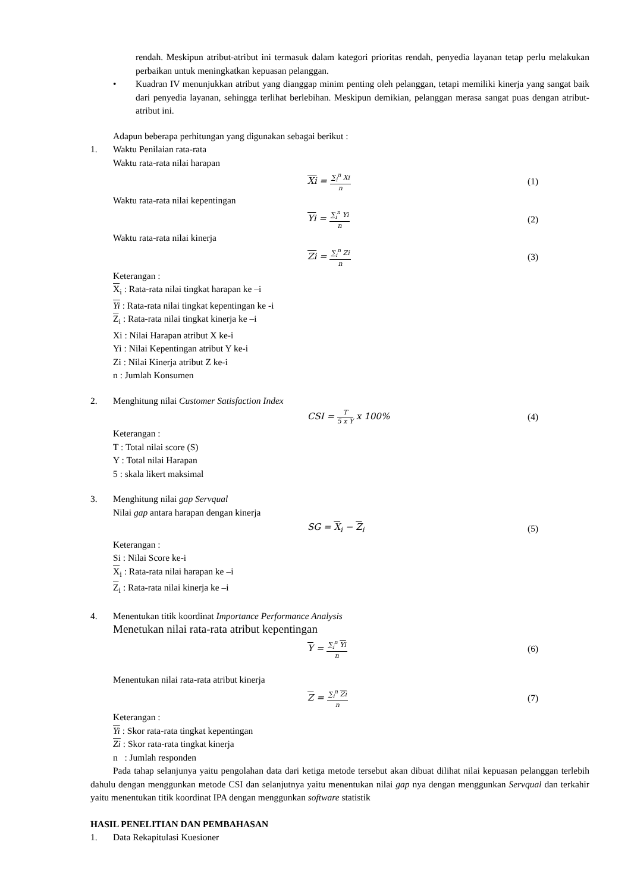rendah. Meskipun atribut-atribut ini termasuk dalam kategori prioritas rendah, penyedia layanan tetap perlu melakukan perbaikan untuk meningkatkan kepuasan pelanggan.
• Kuadran IV menunjukkan atribut yang dianggap minim penting oleh pelanggan, tetapi memiliki kinerja yang sangat baik dari penyedia layanan, sehingga terlihat berlebihan. Meskipun demikian, pelanggan merasa sangat puas dengan atribut-atribut ini.
Adapun beberapa perhitungan yang digunakan sebagai berikut :
1. Waktu Penilaian rata-rata
Waktu rata-rata nilai harapan
Xi =
∑<sub>i</sub><sup>n</sup> Xi
n
(1)
Waktu rata-rata nilai kepentingan
Yi =
∑<sub>i</sub><sup>n</sup> Yi
n
(2)
Waktu rata-rata nilai kinerja
Zi =
∑<sub>i</sub><sup>n</sup> Zi
n
(3)
Keterangan :
X<sub>i</sub> : Rata-rata nilai tingkat harapan ke –i
Yi : Rata-rata nilai tingkat kepentingan ke -i
Z<sub>i</sub> : Rata-rata nilai tingkat kinerja ke –i
Xi : Nilai Harapan atribut X ke-i
Yi : Nilai Kepentingan atribut Y ke-i
Zi : Nilai Kinerja atribut Z ke-i
n : Jumlah Konsumen
2. Menghitung nilai Customer Satisfaction Index
CSI =
T
5 x Y
x 100%
(4)
Keterangan :
T : Total nilai score (S)
Y : Total nilai Harapan
5 : skala likert maksimal
3. Menghitung nilai gap Servqual
Nilai gap antara harapan dengan kinerja
SG = X<sub>i</sub> − Z<sub>i</sub> (5)
Keterangan :
Si : Nilai Score ke-i
X<sub>i</sub> : Rata-rata nilai harapan ke –i
Z<sub>i</sub> : Rata-rata nilai kinerja ke –i
4. Menentukan titik koordinat Importance Performance Analysis
Menetukan nilai rata-rata atribut kepentingan
Y =
∑<sub>i</sub><sup>n</sup> Yi
n
(6)
Menentukan nilai rata-rata atribut kinerja
Z =
∑<sub>i</sub><sup>n</sup> Zi
n
(7)
Keterangan :
Yi : Skor rata-rata tingkat kepentingan
Zi : Skor rata-rata tingkat kinerja
n : Jumlah responden
Pada tahap selanjunya yaitu pengolahan data dari ketiga metode tersebut akan dibuat dilihat nilai kepuasan pelanggan terlebih dahulu dengan menggunkan metode CSI dan selanjutnya yaitu menentukan nilai gap nya dengan menggunkan Servqual dan terkahir yaitu menentukan titik koordinat IPA dengan menggunkan software statistik
HASIL PENELITIAN DAN PEMBAHASAN
1. Data Rekapitulasi Kuesioner